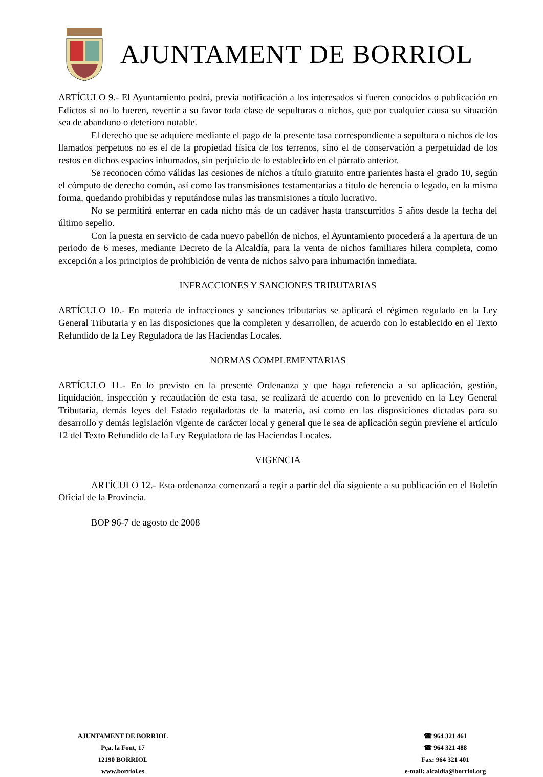AJUNTAMENT DE BORRIOL
ARTÍCULO 9.- El Ayuntamiento podrá, previa notificación a los interesados si fueren conocidos o publicación en Edictos si no lo fueren, revertir a su favor toda clase de sepulturas o nichos, que por cualquier causa su situación sea de abandono o deterioro notable.
El derecho que se adquiere mediante el pago de la presente tasa correspondiente a sepultura o nichos de los llamados perpetuos no es el de la propiedad física de los terrenos, sino el de conservación a perpetuidad de los restos en dichos espacios inhumados, sin perjuicio de lo establecido en el párrafo anterior.
Se reconocen cómo válidas las cesiones de nichos a título gratuito entre parientes hasta el grado 10, según el cómputo de derecho común, así como las transmisiones testamentarias a título de herencia o legado, en la misma forma, quedando prohibidas y reputándose nulas las transmisiones a título lucrativo.
No se permitirá enterrar en cada nicho más de un cadáver hasta transcurridos 5 años desde la fecha del último sepelio.
Con la puesta en servicio de cada nuevo pabellón de nichos, el Ayuntamiento procederá a la apertura de un periodo de 6 meses, mediante Decreto de la Alcaldía, para la venta de nichos familiares hilera completa, como excepción a los principios de prohibición de venta de nichos salvo para inhumación inmediata.
INFRACCIONES Y SANCIONES TRIBUTARIAS
ARTÍCULO 10.- En materia de infracciones y sanciones tributarias se aplicará el régimen regulado en la Ley General Tributaria y en las disposiciones que la completen y desarrollen, de acuerdo con lo establecido en el Texto Refundido de la Ley Reguladora de las Haciendas Locales.
NORMAS COMPLEMENTARIAS
ARTÍCULO 11.- En lo previsto en la presente Ordenanza y que haga referencia a su aplicación, gestión, liquidación, inspección y recaudación de esta tasa, se realizará de acuerdo con lo prevenido en la Ley General Tributaria, demás leyes del Estado reguladoras de la materia, así como en las disposiciones dictadas para su desarrollo y demás legislación vigente de carácter local y general que le sea de aplicación según previene el artículo 12 del Texto Refundido de la Ley Reguladora de las Haciendas Locales.
VIGENCIA
ARTÍCULO 12.- Esta ordenanza comenzará a regir a partir del día siguiente a su publicación en el Boletín Oficial de la Provincia.
BOP 96-7 de agosto de 2008
AJUNTAMENT DE BORRIOL
Pça. la Font, 17
12190 BORRIOL
www.borriol.es
☎ 964 321 461
☎ 964 321 488
Fax: 964 321 401
e-mail: alcaldia@borriol.org